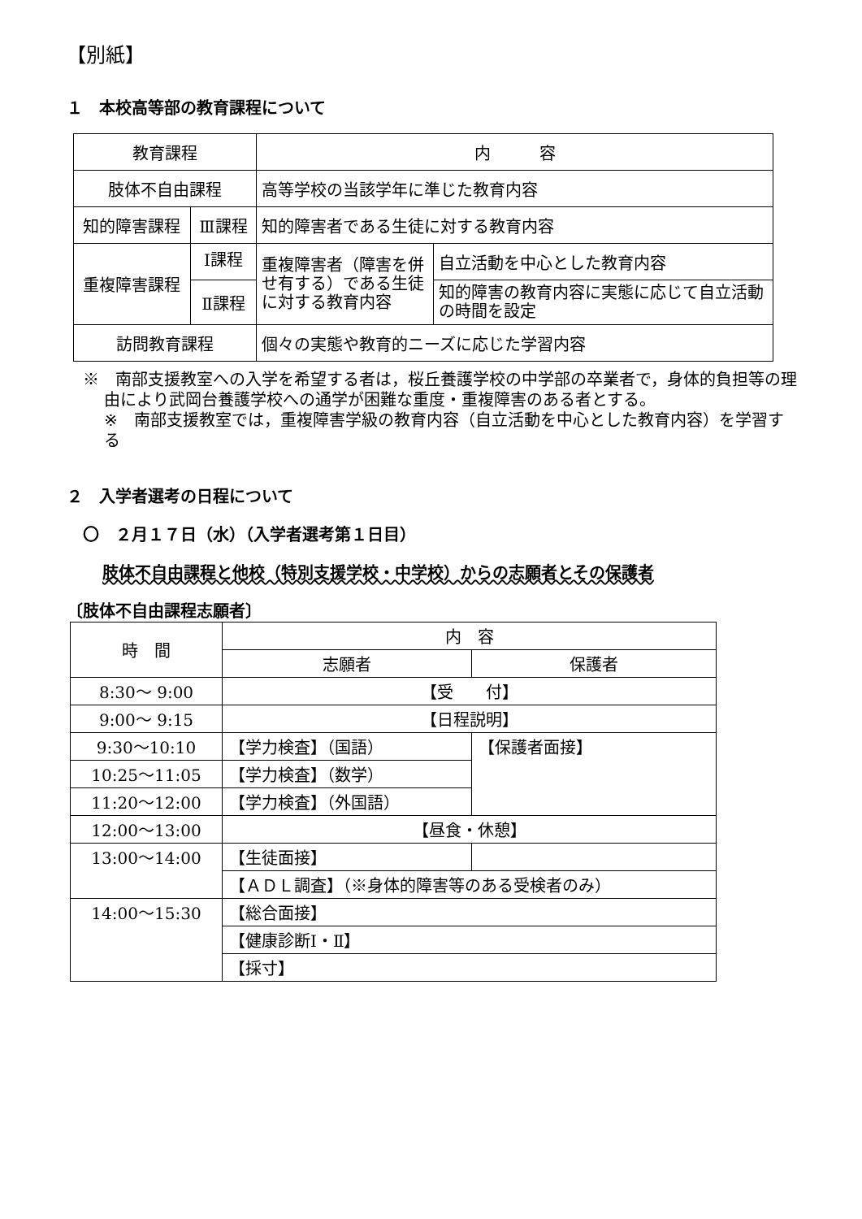【別紙】
１　本校高等部の教育課程について
| 教育課程 | | 内 容 | |
| 肢体不自由課程 | | 高等学校の当該学年に準じた教育内容 | |
| 知的障害課程 | Ⅲ課程 | 知的障害者である生徒に対する教育内容 | |
| 重複障害課程 | Ⅰ課程 | 重複障害者（障害を併せ有する）である生徒に対する教育内容 | 自立活動を中心とした教育内容 |
| | Ⅱ課程 | | 知的障害の教育内容に実態に応じて自立活動の時間を設定 |
| 訪問教育課程 | | 個々の実態や教育的ニーズに応じた学習内容 | |
※　南部支援教室への入学を希望する者は，桜丘養護学校の中学部の卒業者で，身体的負担等の理由により武岡台養護学校への通学が困難な重度・重複障害のある者とする。
※　南部支援教室では，重複障害学級の教育内容（自立活動を中心とした教育内容）を学習する
２　入学者選考の日程について
〇　２月１７日（水）（入学者選考第１日目）
肢体不自由課程と他校（特別支援学校・中学校）からの志願者とその保護者
〔肢体不自由課程志願者〕
| 時 間 | 内 容 | |
| | 志願者 | 保護者 |
| 8:30～ 9:00 | 【受 付】 | |
| 9:00～ 9:15 | 【日程説明】 | |
| 9:30～10:10 | 【学力検査】（国語） | 【保護者面接】 |
| 10:25～11:05 | 【学力検査】（数学） | |
| 11:20～12:00 | 【学力検査】（外国語） | |
| 12:00～13:00 | 【昼食・休憩】 | |
| 13:00～14:00 | 【生徒面接】 | |
| | 【ＡＤＬ調査】（※身体的障害等のある受検者のみ） | |
| 14:00～15:30 | 【総合面接】 | |
| | 【健康診断Ⅰ・Ⅱ】 | |
| | 【採寸】 | |